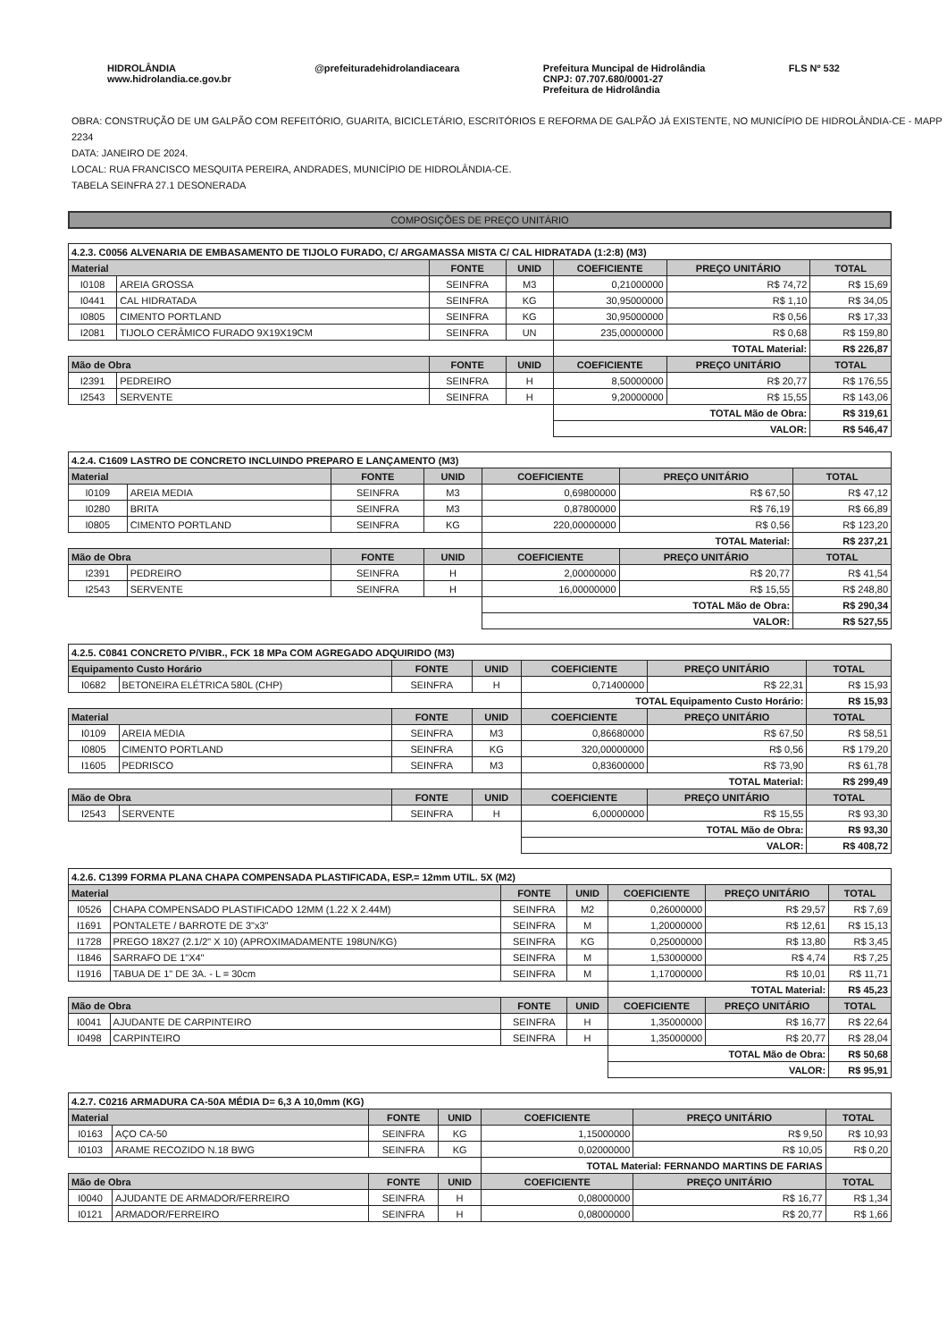HIDROLÂNDIA
www.hidrolandia.ce.gov.br
@prefeituradehidrolandiaceara Prefeitura Muncipal de Hidrolândia
CNPJ: 07.707.680/0001-27
Prefeitura de Hidrolândia
FLS Nº 532
OBRA: CONSTRUÇÃO DE UM GALPÃO COM REFEITÓRIO, GUARITA, BICICLETÁRIO, ESCRITÓRIOS E REFORMA DE GALPÃO JÁ EXISTENTE, NO MUNICÍPIO DE HIDROLÂNDIA-CE - MAPP 2234
DATA: JANEIRO DE 2024.
LOCAL: RUA FRANCISCO MESQUITA PEREIRA, ANDRADES, MUNICÍPIO DE HIDROLÂNDIA-CE.
TABELA SEINFRA 27.1 DESONERADA
COMPOSIÇÕES DE PREÇO UNITÁRIO
| 4.2.3. C0056 ALVENARIA DE EMBASAMENTO DE TIJOLO FURADO, C/ ARGAMASSA MISTA C/ CAL HIDRATADA (1:2:8) (M3) | | | | | | |
| Material | | FONTE | UNID | COEFICIENTE | PREÇO UNITÁRIO | TOTAL |
| I0108 | AREIA GROSSA | SEINFRA | M3 | 0,21000000 | R$ 74,72 | R$ 15,69 |
| I0441 | CAL HIDRATADA | SEINFRA | KG | 30,95000000 | R$ 1,10 | R$ 34,05 |
| I0805 | CIMENTO PORTLAND | SEINFRA | KG | 30,95000000 | R$ 0,56 | R$ 17,33 |
| I2081 | TIJOLO CERÂMICO FURADO 9X19X19CM | SEINFRA | UN | 235,00000000 | R$ 0,68 | R$ 159,80 |
| | | | | TOTAL Material: | | R$ 226,87 |
| Mão de Obra | | FONTE | UNID | COEFICIENTE | PREÇO UNITÁRIO | TOTAL |
| I2391 | PEDREIRO | SEINFRA | H | 8,50000000 | R$ 20,77 | R$ 176,55 |
| I2543 | SERVENTE | SEINFRA | H | 9,20000000 | R$ 15,55 | R$ 143,06 |
| | | | | TOTAL Mão de Obra: | | R$ 319,61 |
| | | | | VALOR: | | R$ 546,47 |
| 4.2.4. C1609 LASTRO DE CONCRETO INCLUINDO PREPARO E LANÇAMENTO (M3) | | | | | | |
| Material | | FONTE | UNID | COEFICIENTE | PREÇO UNITÁRIO | TOTAL |
| I0109 | AREIA MEDIA | SEINFRA | M3 | 0,69800000 | R$ 67,50 | R$ 47,12 |
| I0280 | BRITA | SEINFRA | M3 | 0,87800000 | R$ 76,19 | R$ 66,89 |
| I0805 | CIMENTO PORTLAND | SEINFRA | KG | 220,00000000 | R$ 0,56 | R$ 123,20 |
| | | | | TOTAL Material: | | R$ 237,21 |
| Mão de Obra | | FONTE | UNID | COEFICIENTE | PREÇO UNITÁRIO | TOTAL |
| I2391 | PEDREIRO | SEINFRA | H | 2,00000000 | R$ 20,77 | R$ 41,54 |
| I2543 | SERVENTE | SEINFRA | H | 16,00000000 | R$ 15,55 | R$ 248,80 |
| | | | | TOTAL Mão de Obra: | | R$ 290,34 |
| | | | | VALOR: | | R$ 527,55 |
| 4.2.5. C0841 CONCRETO P/VIBR., FCK 18 MPa COM AGREGADO ADQUIRIDO (M3) | | | | | | |
| Equipamento Custo Horário | | FONTE | UNID | COEFICIENTE | PREÇO UNITÁRIO | TOTAL |
| I0682 | BETONEIRA ELÉTRICA 580L (CHP) | SEINFRA | H | 0,71400000 | R$ 22,31 | R$ 15,93 |
| | | | | TOTAL Equipamento Custo Horário: | | R$ 15,93 |
| Material | | FONTE | UNID | COEFICIENTE | PREÇO UNITÁRIO | TOTAL |
| I0109 | AREIA MEDIA | SEINFRA | M3 | 0,86680000 | R$ 67,50 | R$ 58,51 |
| I0805 | CIMENTO PORTLAND | SEINFRA | KG | 320,00000000 | R$ 0,56 | R$ 179,20 |
| I1605 | PEDRISCO | SEINFRA | M3 | 0,83600000 | R$ 73,90 | R$ 61,78 |
| | | | | TOTAL Material: | | R$ 299,49 |
| Mão de Obra | | FONTE | UNID | COEFICIENTE | PREÇO UNITÁRIO | TOTAL |
| I2543 | SERVENTE | SEINFRA | H | 6,00000000 | R$ 15,55 | R$ 93,30 |
| | | | | TOTAL Mão de Obra: | | R$ 93,30 |
| | | | | VALOR: | | R$ 408,72 |
| 4.2.6. C1399 FORMA PLANA CHAPA COMPENSADA PLASTIFICADA, ESP.= 12mm UTIL. 5X (M2) | | | | | | |
| Material | | FONTE | UNID | COEFICIENTE | PREÇO UNITÁRIO | TOTAL |
| I0526 | CHAPA COMPENSADO PLASTIFICADO 12MM (1.22 X 2.44M) | SEINFRA | M2 | 0,26000000 | R$ 29,57 | R$ 7,69 |
| I1691 | PONTALETE / BARROTE DE 3"x3" | SEINFRA | M | 1,20000000 | R$ 12,61 | R$ 15,13 |
| I1728 | PREGO 18X27 (2.1/2" X 10) (APROXIMADAMENTE 198UN/KG) | SEINFRA | KG | 0,25000000 | R$ 13,80 | R$ 3,45 |
| I1846 | SARRAFO DE 1"X4" | SEINFRA | M | 1,53000000 | R$ 4,74 | R$ 7,25 |
| I1916 | TABUA DE 1" DE 3A. - L = 30cm | SEINFRA | M | 1,17000000 | R$ 10,01 | R$ 11,71 |
| | | | | TOTAL Material: | | R$ 45,23 |
| Mão de Obra | | FONTE | UNID | COEFICIENTE | PREÇO UNITÁRIO | TOTAL |
| I0041 | AJUDANTE DE CARPINTEIRO | SEINFRA | H | 1,35000000 | R$ 16,77 | R$ 22,64 |
| I0498 | CARPINTEIRO | SEINFRA | H | 1,35000000 | R$ 20,77 | R$ 28,04 |
| | | | | TOTAL Mão de Obra: | | R$ 50,68 |
| | | | | VALOR: | | R$ 95,91 |
| 4.2.7. C0216 ARMADURA CA-50A MÉDIA D= 6,3 A 10,0mm (KG) | | | | | | |
| Material | | FONTE | UNID | COEFICIENTE | PREÇO UNITÁRIO | TOTAL |
| I0163 | AÇO CA-50 | SEINFRA | KG | 1,15000000 | R$ 9,50 | R$ 10,93 |
| I0103 | ARAME RECOZIDO N.18 BWG | SEINFRA | KG | 0,02000000 | R$ 10,05 | R$ 0,20 |
| | | | | TOTAL Material: FERNANDO MARTINS DE FARIAS | | |
| Mão de Obra | | FONTE | UNID | COEFICIENTE | PREÇO UNITÁRIO | TOTAL |
| I0040 | AJUDANTE DE ARMADOR/FERREIRO | SEINFRA | H | 0,08000000 | R$ 16,77 | R$ 1,34 |
| I0121 | ARMADOR/FERREIRO | SEINFRA | H | 0,08000000 | R$ 20,77 | R$ 1,66 |